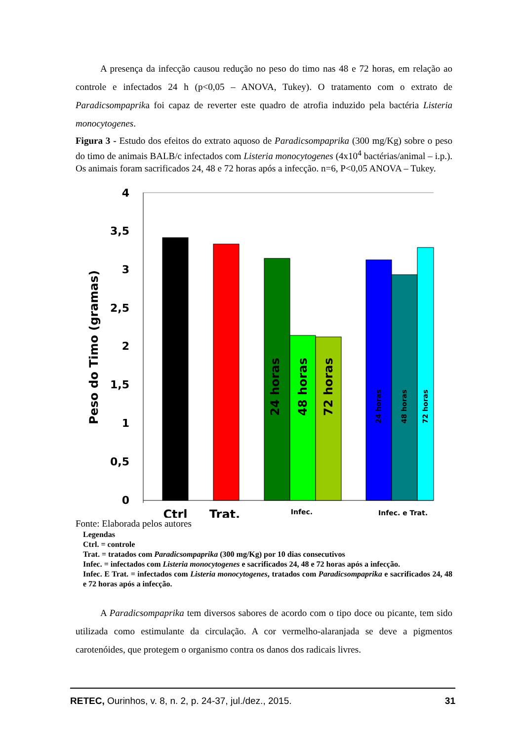A presença da infecção causou redução no peso do timo nas 48 e 72 horas, em relação ao controle e infectados 24 h (p<0,05 – ANOVA, Tukey). O tratamento com o extrato de Paradicsompaprika foi capaz de reverter este quadro de atrofia induzido pela bactéria Listeria monocytogenes.
Figura 3 - Estudo dos efeitos do extrato aquoso de Paradicsompaprika (300 mg/Kg) sobre o peso do timo de animais BALB/c infectados com Listeria monocytogenes (4x10<sup>4</sup> bactérias/animal – i.p.). Os animais foram sacrificados 24, 48 e 72 horas após a infecção. n=6, P<0,05 ANOVA – Tukey.
4
3,5
3
2,5
2
1,5
1
0,5
0
Peso do Timo (gramas)
24 horas
48 horas
72 horas
24 horas
48 horas
72 horas
Ctrl
Trat.
Infec.
Infec. e Trat.
Fonte: Elaborada pelos autores
Legendas
Ctrl. = controle
Trat. = tratados com Paradicsompaprika (300 mg/Kg) por 10 dias consecutivos
Infec. = infectados com Listeria monocytogenes e sacrificados 24, 48 e 72 horas após a infecção.
Infec. E Trat. = infectados com Listeria monocytogenes, tratados com Paradicsompaprika e sacrificados 24, 48 e 72 horas após a infecção.
A Paradicsompaprika tem diversos sabores de acordo com o tipo doce ou picante, tem sido utilizada como estimulante da circulação. A cor vermelho-alaranjada se deve a pigmentos carotenóides, que protegem o organismo contra os danos dos radicais livres.
RETEC, Ourinhos, v. 8, n. 2, p. 24-37, jul./dez., 2015. 31